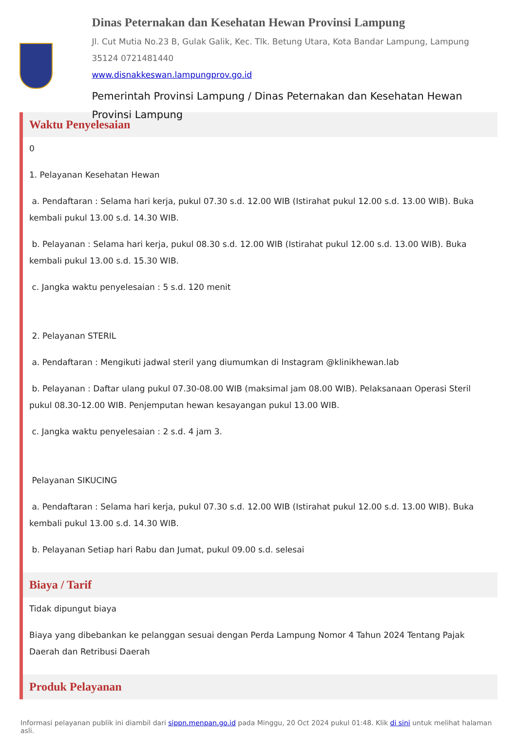Dinas Peternakan dan Kesehatan Hewan Provinsi Lampung
Jl. Cut Mutia No.23 B, Gulak Galik, Kec. Tlk. Betung Utara, Kota Bandar Lampung, Lampung 35124 0721481440
www.disnakkeswan.lampungprov.go.id
Pemerintah Provinsi Lampung / Dinas Peternakan dan Kesehatan Hewan Provinsi Lampung
Waktu Penyelesaian
0
1. Pelayanan Kesehatan Hewan
a. Pendaftaran : Selama hari kerja, pukul 07.30 s.d. 12.00 WIB (Istirahat pukul 12.00 s.d. 13.00 WIB). Buka kembali pukul 13.00 s.d. 14.30 WIB.
b. Pelayanan : Selama hari kerja, pukul 08.30 s.d. 12.00 WIB (Istirahat pukul 12.00 s.d. 13.00 WIB). Buka kembali pukul 13.00 s.d. 15.30 WIB.
c. Jangka waktu penyelesaian : 5 s.d. 120 menit
2. Pelayanan STERIL
a. Pendaftaran : Mengikuti jadwal steril yang diumumkan di Instagram @klinikhewan.lab
b. Pelayanan : Daftar ulang pukul 07.30-08.00 WIB (maksimal jam 08.00 WIB). Pelaksanaan Operasi Steril pukul 08.30-12.00 WIB. Penjemputan hewan kesayangan pukul 13.00 WIB.
c. Jangka waktu penyelesaian : 2 s.d. 4 jam 3.
Pelayanan SIKUCING
a. Pendaftaran : Selama hari kerja, pukul 07.30 s.d. 12.00 WIB (Istirahat pukul 12.00 s.d. 13.00 WIB). Buka kembali pukul 13.00 s.d. 14.30 WIB.
b. Pelayanan Setiap hari Rabu dan Jumat, pukul 09.00 s.d. selesai
Biaya / Tarif
Tidak dipungut biaya
Biaya yang dibebankan ke pelanggan sesuai dengan Perda Lampung Nomor 4 Tahun 2024 Tentang Pajak Daerah dan Retribusi Daerah
Produk Pelayanan
Informasi pelayanan publik ini diambil dari sippn.menpan.go.id pada Minggu, 20 Oct 2024 pukul 01:48. Klik di sini untuk melihat halaman asli.